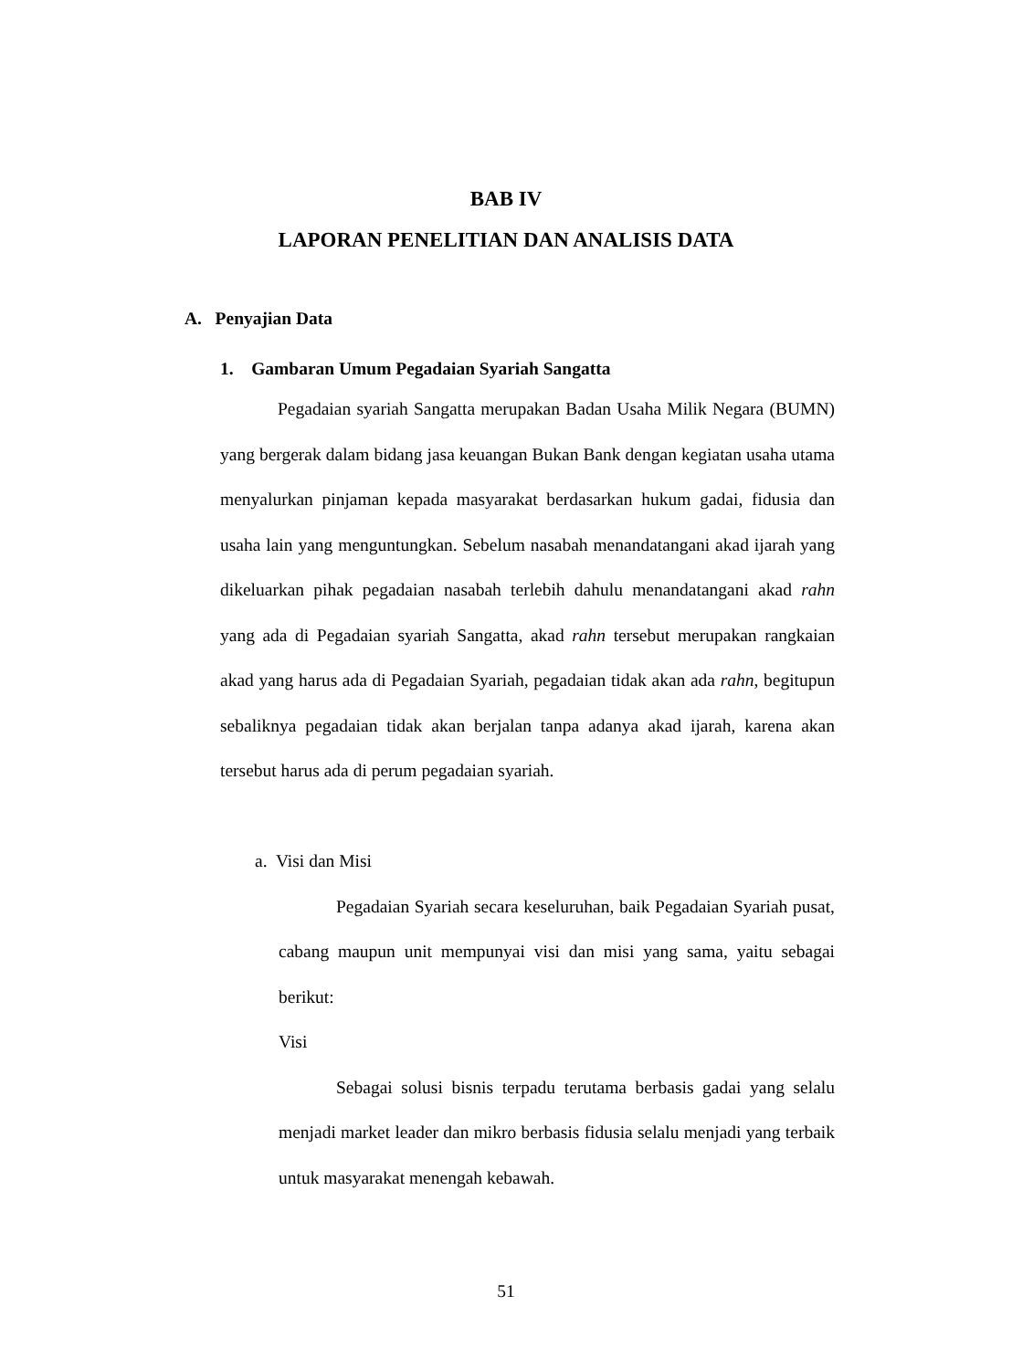BAB IV
LAPORAN PENELITIAN DAN ANALISIS DATA
A. Penyajian Data
1. Gambaran Umum Pegadaian Syariah Sangatta
Pegadaian syariah Sangatta merupakan Badan Usaha Milik Negara (BUMN) yang bergerak dalam bidang jasa keuangan Bukan Bank dengan kegiatan usaha utama menyalurkan pinjaman kepada masyarakat berdasarkan hukum gadai, fidusia dan usaha lain yang menguntungkan. Sebelum nasabah menandatangani akad ijarah yang dikeluarkan pihak pegadaian nasabah terlebih dahulu menandatangani akad rahn yang ada di Pegadaian syariah Sangatta, akad rahn tersebut merupakan rangkaian akad yang harus ada di Pegadaian Syariah, pegadaian tidak akan ada rahn, begitupun sebaliknya pegadaian tidak akan berjalan tanpa adanya akad ijarah, karena akan tersebut harus ada di perum pegadaian syariah.
a. Visi dan Misi
Pegadaian Syariah secara keseluruhan, baik Pegadaian Syariah pusat, cabang maupun unit mempunyai visi dan misi yang sama, yaitu sebagai berikut:
Visi
Sebagai solusi bisnis terpadu terutama berbasis gadai yang selalu menjadi market leader dan mikro berbasis fidusia selalu menjadi yang terbaik untuk masyarakat menengah kebawah.
51